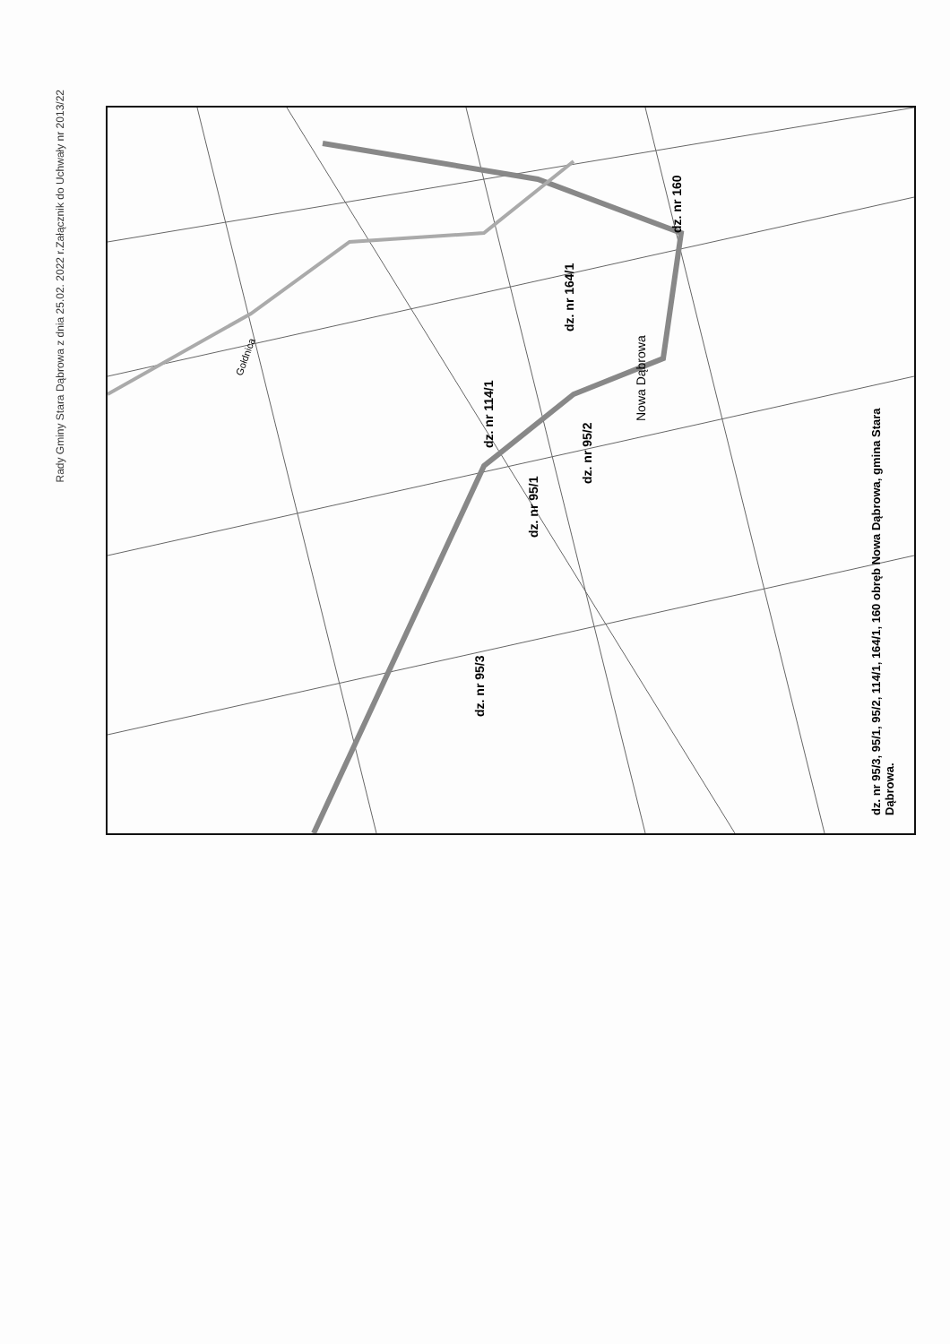Załącznik do Uchwały nr 2013/22
Rady Gminy Stara Dąbrowa z dnia 25.02. 2022 r.
Nowa Dąbrowa
dz. nr 160
dz. nr 164/1
dz. nr 114/1
dz. nr 95/2
dz. nr 95/1
dz. nr 95/3
Gołdnica
dz. nr 95/3, 95/1, 95/2, 114/1, 164/1, 160 obręb Nowa Dąbrowa, gmina Stara Dąbrowa.